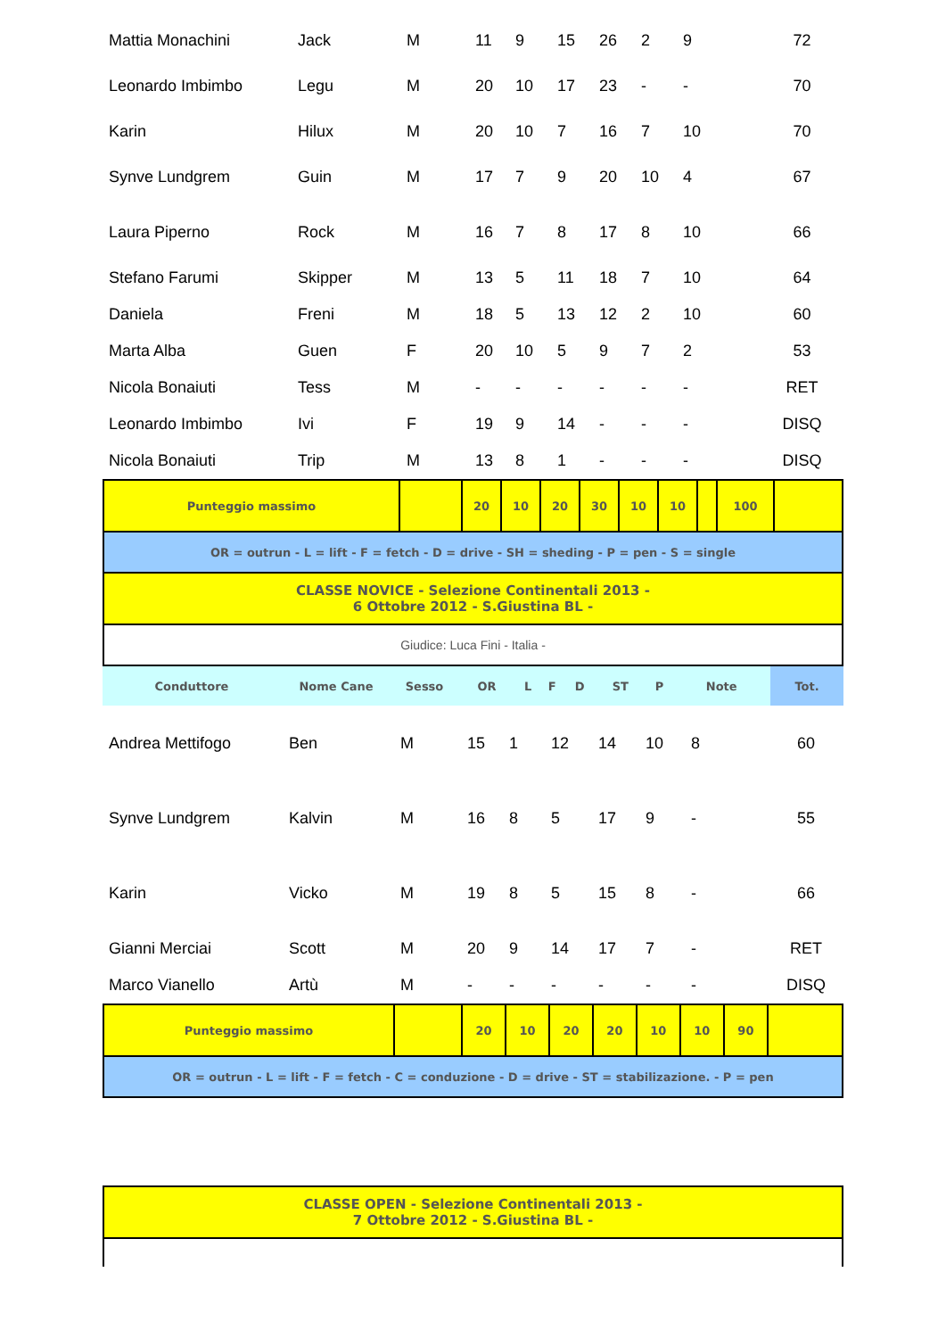| Mattia Monachini | Jack | M | 11 | 9 | 15 | 26 | 2 | 9 | 72 |
| Leonardo Imbimbo | Legu | M | 20 | 10 | 17 | 23 | - | - | 70 |
| Karin | Hilux | M | 20 | 10 | 7 | 16 | 7 | 10 | 70 |
| Synve Lundgrem | Guin | M | 17 | 7 | 9 | 20 | 10 | 4 | 67 |
| Laura Piperno | Rock | M | 16 | 7 | 8 | 17 | 8 | 10 | 66 |
| Stefano Farumi | Skipper | M | 13 | 5 | 11 | 18 | 7 | 10 | 64 |
| Daniela | Freni | M | 18 | 5 | 13 | 12 | 2 | 10 | 60 |
| Marta Alba | Guen | F | 20 | 10 | 5 | 9 | 7 | 2 | 53 |
| Nicola Bonaiuti | Tess | M | - | - | - | - | - | - | RET |
| Leonardo Imbimbo | Ivi | F | 19 | 9 | 14 | - | - | - | DISQ |
| Nicola Bonaiuti | Trip | M | 13 | 8 | 1 | - | - | - | DISQ |
| Punteggio massimo | | 20 | 10 | 20 | 30 | 10 | 10 | | 100 | |
| OR = outrun - L = lift - F = fetch - D = drive - SH = sheding - P = pen - S = single | | | | | | | | | | |
| CLASSE NOVICE - Selezione Continentali 2013 - 6 Ottobre 2012 - S.Giustina BL - | | | | | | | | | | |
| Giudice: Luca Fini - Italia - | | | | | | | | | | |
| Conduttore | Nome Cane | Sesso | OR | L | F | D | ST | P | Note | Tot. |
| --- | --- | --- | --- | --- | --- | --- | --- | --- | --- | --- |
| Andrea Mettifogo | Ben | M | 15 | 1 | 12 | 14 | 10 | 8 | 60 |
| Synve Lundgrem | Kalvin | M | 16 | 8 | 5 | 17 | 9 | - | 55 |
| Karin | Vicko | M | 19 | 8 | 5 | 15 | 8 | - | 66 |
| Gianni Merciai | Scott | M | 20 | 9 | 14 | 17 | 7 | - | RET |
| Marco Vianello | Artù | M | - | - | - | - | - | - | DISQ |
| Punteggio massimo | | 20 | 10 | 20 | 20 | 10 | 10 | 90 | |
| OR = outrun - L = lift - F = fetch - C = conduzione - D = drive - ST = stabilizazione. - P = pen | | | | | | | | | |
| CLASSE OPEN - Selezione Continentali 2013 - 7 Ottobre 2012 - S.Giustina BL - |